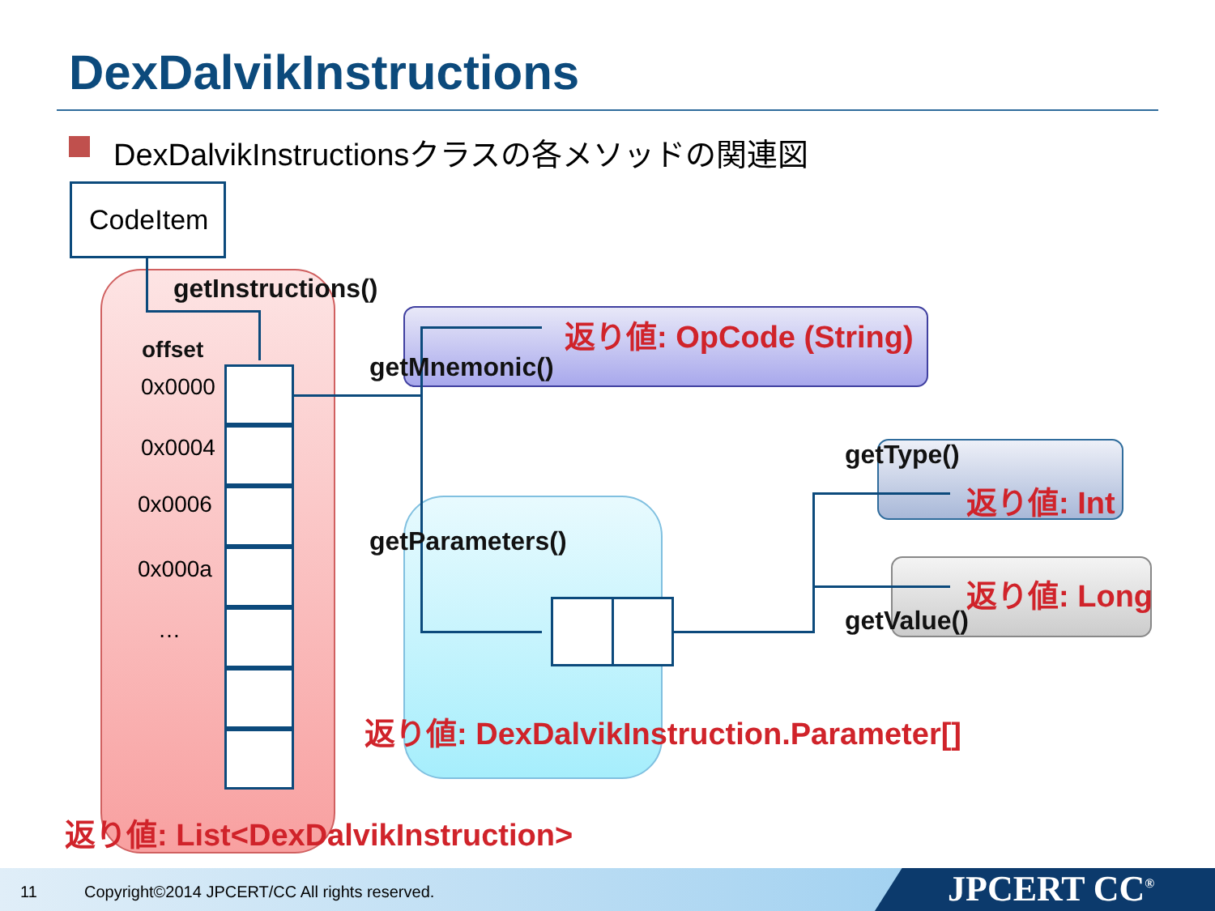DexDalvikInstructions
DexDalvikInstructionsクラスの各メソッドの関連図
CodeItem
getInstructions()
offset
0x0000
0x0004
0x0006
0x000a
…
返り値: OpCode (String)
getMnemonic()
getType()
返り値: Int
getParameters()
返り値: Long
getValue()
返り値: DexDalvikInstruction.Parameter[]
返り値: List<DexDalvikInstruction>
11 Copyright©2014 JPCERT/CC All rights reserved. JPCERT CC<sup>®</sup>